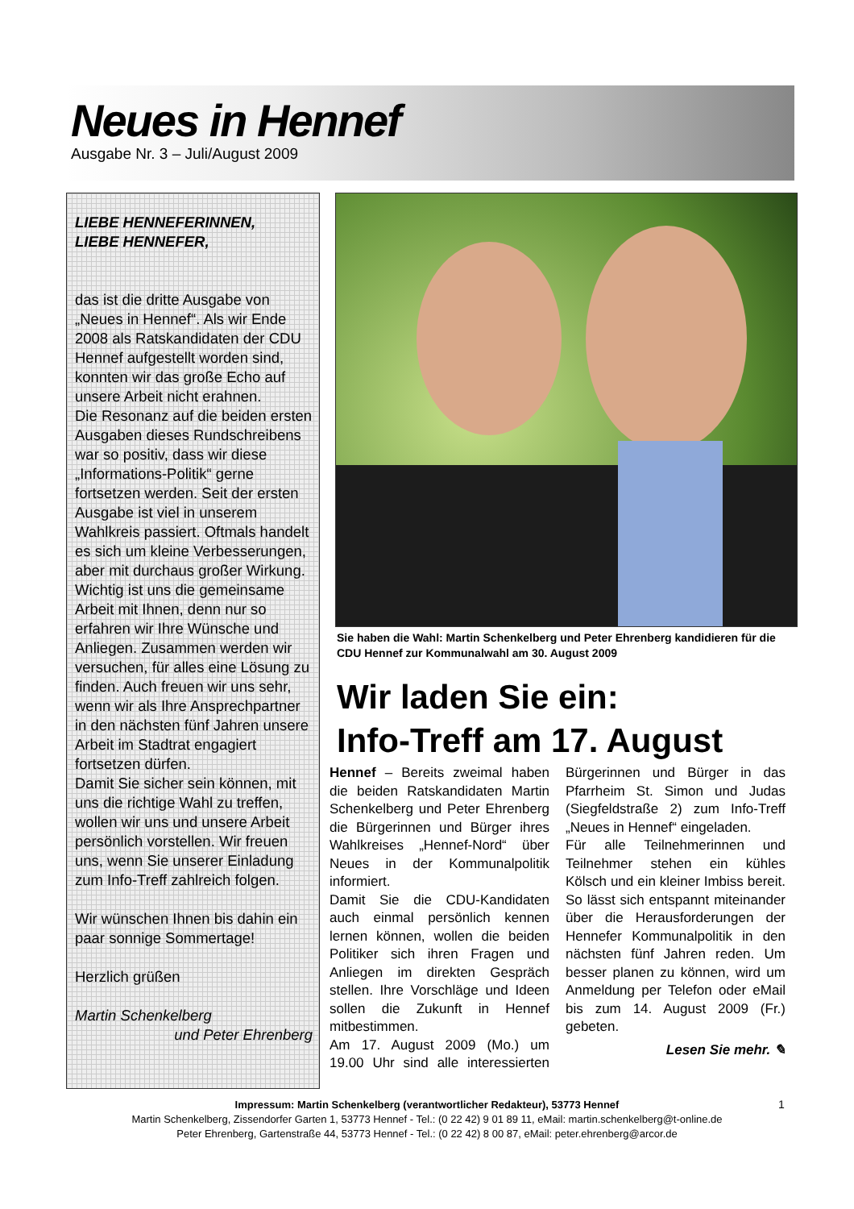Neues in Hennef
Ausgabe Nr. 3 – Juli/August 2009
LIEBE HENNEFERINNEN,
LIEBE HENNEFER,
das ist die dritte Ausgabe von „Neues in Hennef“. Als wir Ende 2008 als Ratskandidaten der CDU Hennef aufgestellt worden sind, konnten wir das große Echo auf unsere Arbeit nicht erahnen.
Die Resonanz auf die beiden ersten Ausgaben dieses Rundschreibens war so positiv, dass wir diese „Informations-Politik“ gerne fortsetzen werden. Seit der ersten Ausgabe ist viel in unserem Wahlkreis passiert. Oftmals handelt es sich um kleine Verbesserungen, aber mit durchaus großer Wirkung.
Wichtig ist uns die gemeinsame Arbeit mit Ihnen, denn nur so erfahren wir Ihre Wünsche und Anliegen. Zusammen werden wir versuchen, für alles eine Lösung zu finden. Auch freuen wir uns sehr, wenn wir als Ihre Ansprechpartner in den nächsten fünf Jahren unsere Arbeit im Stadtrat engagiert fortsetzen dürfen.
Damit Sie sicher sein können, mit uns die richtige Wahl zu treffen, wollen wir uns und unsere Arbeit persönlich vorstellen. Wir freuen uns, wenn Sie unserer Einladung zum Info-Treff zahlreich folgen.
Wir wünschen Ihnen bis dahin ein paar sonnige Sommertage!
Herzlich grüßen
Martin Schenkelberg
und Peter Ehrenberg
Sie haben die Wahl: Martin Schenkelberg und Peter Ehrenberg kandidieren für die CDU Hennef zur Kommunalwahl am 30. August 2009
Wir laden Sie ein:
Info-Treff am 17. August
Hennef – Bereits zweimal haben die beiden Ratskandidaten Martin Schenkelberg und Peter Ehrenberg die Bürgerinnen und Bürger ihres Wahlkreises „Hennef-Nord“ über Neues in der Kommunalpolitik informiert.
Damit Sie die CDU-Kandidaten auch einmal persönlich kennen lernen können, wollen die beiden Politiker sich ihren Fragen und Anliegen im direkten Gespräch stellen. Ihre Vorschläge und Ideen sollen die Zukunft in Hennef mitbestimmen.
Am 17. August 2009 (Mo.) um 19.00 Uhr sind alle interessierten Bürgerinnen und Bürger in das Pfarrheim St. Simon und Judas (Siegfeldstraße 2) zum Info-Treff „Neues in Hennef“ eingeladen.
Für alle Teilnehmerinnen und Teilnehmer stehen ein kühles Kölsch und ein kleiner Imbiss bereit. So lässt sich entspannt miteinander über die Herausforderungen der Hennefer Kommunalpolitik in den nächsten fünf Jahren reden. Um besser planen zu können, wird um Anmeldung per Telefon oder eMail bis zum 14. August 2009 (Fr.) gebeten.
Lesen Sie mehr. ✎
Impressum: Martin Schenkelberg (verantwortlicher Redakteur), 53773 Hennef
Martin Schenkelberg, Zissendorfer Garten 1, 53773 Hennef - Tel.: (0 22 42) 9 01 89 11, eMail: martin.schenkelberg@t-online.de
Peter Ehrenberg, Gartenstraße 44, 53773 Hennef - Tel.: (0 22 42) 8 00 87, eMail: peter.ehrenberg@arcor.de
1